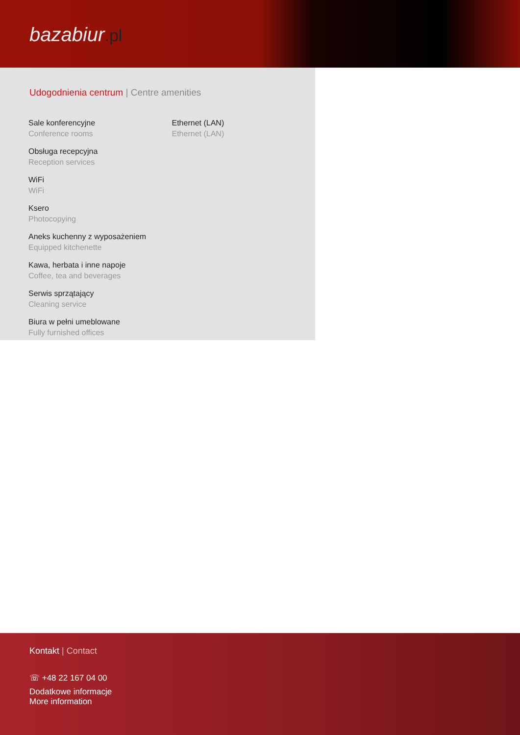bazabiur.pl
Udogodnienia centrum | Centre amenities
Sale konferencyjne
Conference rooms
Obsługa recepcyjna
Reception services
WiFi
WiFi
Ksero
Photocopying
Aneks kuchenny z wyposażeniem
Equipped kitchenette
Kawa, herbata i inne napoje
Coffee, tea and beverages
Serwis sprzątający
Cleaning service
Biura w pełni umeblowane
Fully furnished offices
Ethernet (LAN)
Ethernet (LAN)
Kontakt | Contact
☏ +48 22 167 04 00
Dodatkowe informacje
More information